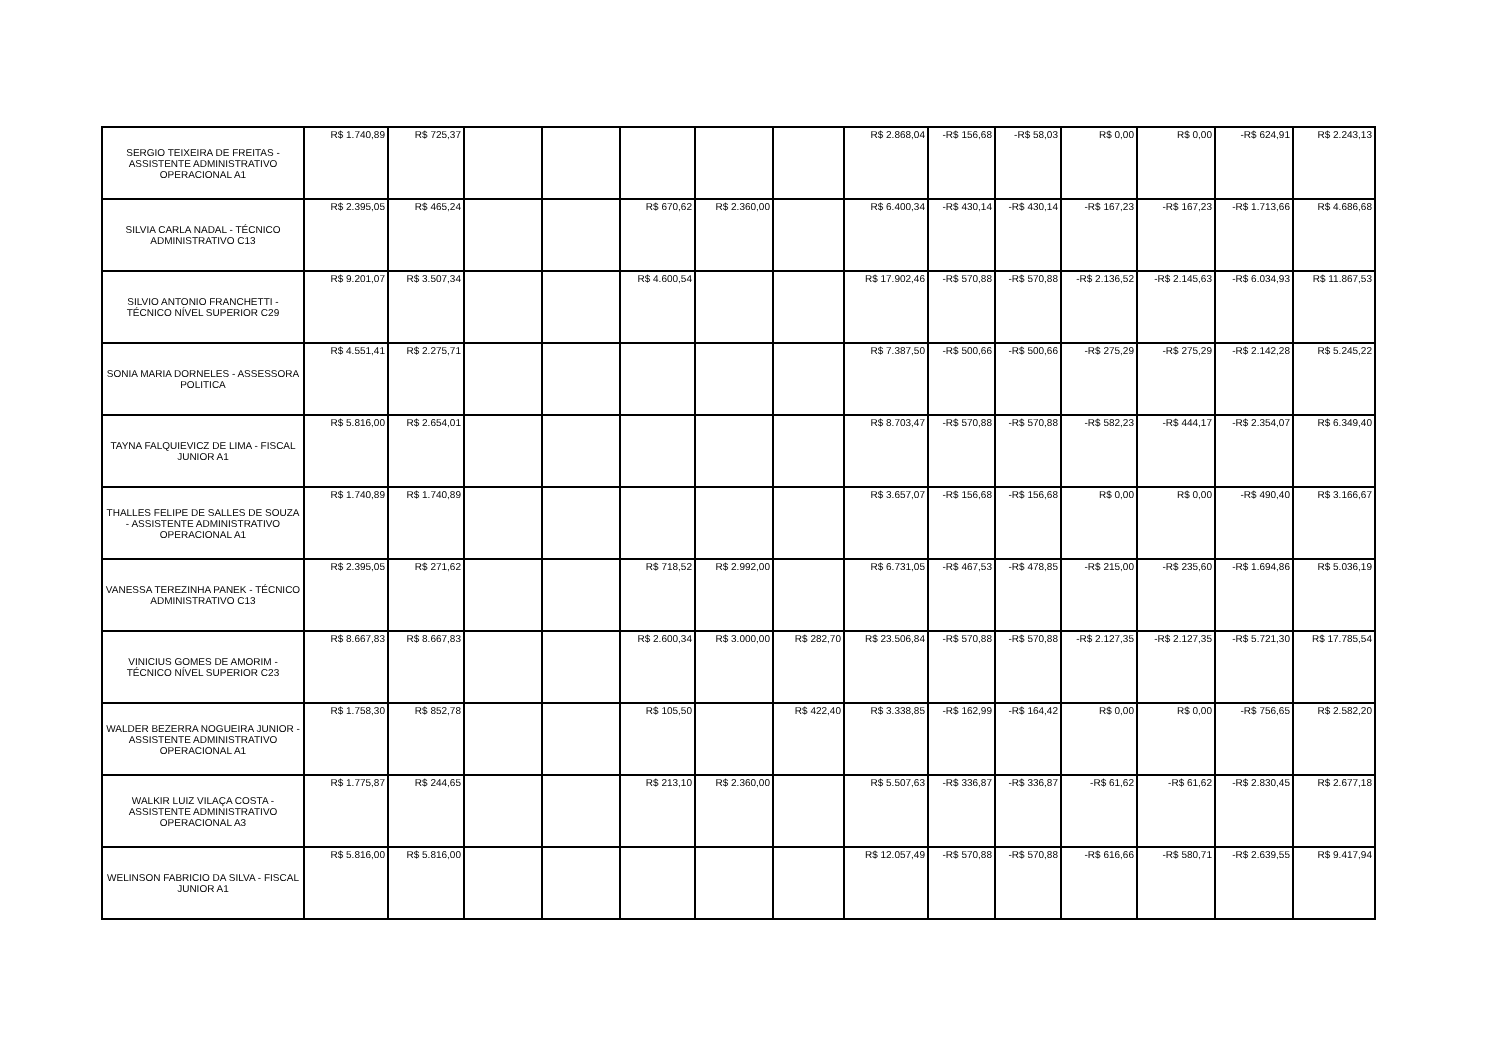| SERGIO TEIXEIRA DE FREITAS - ASSISTENTE ADMINISTRATIVO OPERACIONAL A1 | R$ 1.740,89 | R$ 725,37 | | | | | | R$ 2.868,04 | -R$ 156,68 | -R$ 58,03 | R$ 0,00 | R$ 0,00 | -R$ 624,91 | R$ 2.243,13 |
| SILVIA CARLA NADAL - TÉCNICO ADMINISTRATIVO C13 | R$ 2.395,05 | R$ 465,24 | | | R$ 670,62 | R$ 2.360,00 | | R$ 6.400,34 | -R$ 430,14 | -R$ 430,14 | -R$ 167,23 | -R$ 167,23 | -R$ 1.713,66 | R$ 4.686,68 |
| SILVIO ANTONIO FRANCHETTI - TÉCNICO NÍVEL SUPERIOR C29 | R$ 9.201,07 | R$ 3.507,34 | | | R$ 4.600,54 | | | R$ 17.902,46 | -R$ 570,88 | -R$ 570,88 | -R$ 2.136,52 | -R$ 2.145,63 | -R$ 6.034,93 | R$ 11.867,53 |
| SONIA MARIA DORNELES - ASSESSORA POLITICA | R$ 4.551,41 | R$ 2.275,71 | | | | | | R$ 7.387,50 | -R$ 500,66 | -R$ 500,66 | -R$ 275,29 | -R$ 275,29 | -R$ 2.142,28 | R$ 5.245,22 |
| TAYNA FALQUIEVICZ DE LIMA - FISCAL JUNIOR A1 | R$ 5.816,00 | R$ 2.654,01 | | | | | | R$ 8.703,47 | -R$ 570,88 | -R$ 570,88 | -R$ 582,23 | -R$ 444,17 | -R$ 2.354,07 | R$ 6.349,40 |
| THALLES FELIPE DE SALLES DE SOUZA - ASSISTENTE ADMINISTRATIVO OPERACIONAL A1 | R$ 1.740,89 | R$ 1.740,89 | | | | | | R$ 3.657,07 | -R$ 156,68 | -R$ 156,68 | R$ 0,00 | R$ 0,00 | -R$ 490,40 | R$ 3.166,67 |
| VANESSA TEREZINHA PANEK - TÉCNICO ADMINISTRATIVO C13 | R$ 2.395,05 | R$ 271,62 | | | R$ 718,52 | R$ 2.992,00 | | R$ 6.731,05 | -R$ 467,53 | -R$ 478,85 | -R$ 215,00 | -R$ 235,60 | -R$ 1.694,86 | R$ 5.036,19 |
| VINICIUS GOMES DE AMORIM - TÉCNICO NÍVEL SUPERIOR C23 | R$ 8.667,83 | R$ 8.667,83 | | | R$ 2.600,34 | R$ 3.000,00 | R$ 282,70 | R$ 23.506,84 | -R$ 570,88 | -R$ 570,88 | -R$ 2.127,35 | -R$ 2.127,35 | -R$ 5.721,30 | R$ 17.785,54 |
| WALDER BEZERRA NOGUEIRA JUNIOR - ASSISTENTE ADMINISTRATIVO OPERACIONAL A1 | R$ 1.758,30 | R$ 852,78 | | | R$ 105,50 | | R$ 422,40 | R$ 3.338,85 | -R$ 162,99 | -R$ 164,42 | R$ 0,00 | R$ 0,00 | -R$ 756,65 | R$ 2.582,20 |
| WALKIR LUIZ VILAÇA COSTA - ASSISTENTE ADMINISTRATIVO OPERACIONAL A3 | R$ 1.775,87 | R$ 244,65 | | | R$ 213,10 | R$ 2.360,00 | | R$ 5.507,63 | -R$ 336,87 | -R$ 336,87 | -R$ 61,62 | -R$ 61,62 | -R$ 2.830,45 | R$ 2.677,18 |
| WELINSON FABRICIO DA SILVA - FISCAL JUNIOR A1 | R$ 5.816,00 | R$ 5.816,00 | | | | | | R$ 12.057,49 | -R$ 570,88 | -R$ 570,88 | -R$ 616,66 | -R$ 580,71 | -R$ 2.639,55 | R$ 9.417,94 |